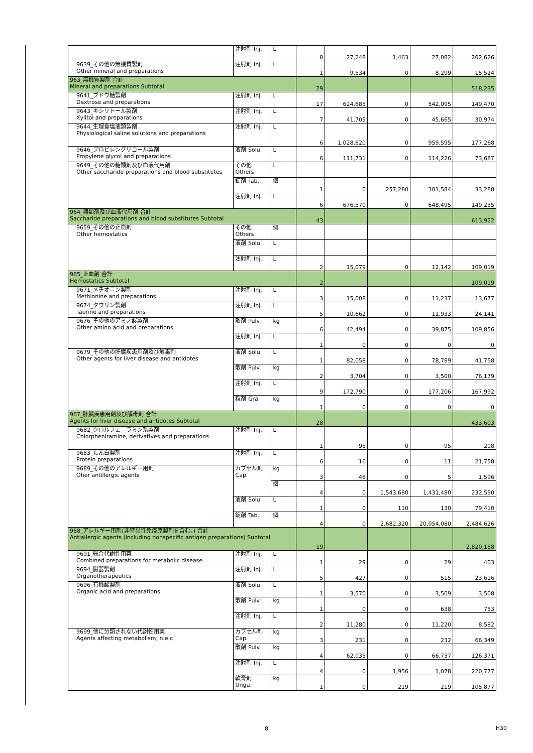| | 注射剤 Inj. | L | 8 | 27,248 | 1,463 | 27,082 | 202,626 |
| 9639_その他の無機質製剤 Other mineral and preparations | 注射剤 Inj. | L | 1 | 9,534 | 0 | 8,299 | 15,524 |
| 963_無機質製剤 合計 Mineral and preparations Subtotal | | | 29 | | | | 518,235 |
| 9641_ブドウ糖製剤 Dextrose and preparations | 注射剤 Inj. | L | 17 | 624,685 | 0 | 542,095 | 149,470 |
| 9643_キシリトール製剤 Xylitol and preparations | 注射剤 Inj. | L | 7 | 41,705 | 0 | 45,665 | 30,974 |
| 9644_生理食塩液類製剤 Physiological saline solutions and preparations | 注射剤 Inj. | L | 6 | 1,028,620 | 0 | 959,595 | 177,268 |
| 9646_プロピレングリコール製剤 Propylene glycol and preparations | 液剤 Solu. | L | 6 | 111,731 | 0 | 114,226 | 73,687 |
| 9649_その他の糖類剤及び血液代用剤 Other saccharide preparations and blood substitutes | その他 Others | L | | | | | |
| | 錠剤 Tab. | 個 | 1 | 0 | 257,280 | 301,584 | 33,288 |
| | 注射剤 Inj. | L | 6 | 676,570 | 0 | 648,495 | 149,235 |
| 964_糖類剤及び血液代用剤 合計 Saccharide preparations and blood substitutes Subtotal | | | 43 | | | | 613,922 |
| 9659_その他の止血剤 Other hemostatics | その他 Others | 個 | | | | | |
| | 液剤 Solu. | L | | | | | |
| | 注射剤 Inj. | L | 2 | 15,079 | 0 | 12,142 | 109,019 |
| 965_止血剤 合計 Hemostatics Subtotal | | | 2 | | | | 109,019 |
| 9671_メチオニン製剤 Methionine and preparations | 注射剤 Inj. | L | 3 | 15,008 | 0 | 11,237 | 13,677 |
| 9674_タウリン製剤 Taurine and preparations | 注射剤 Inj. | L | 5 | 10,662 | 0 | 11,933 | 24,141 |
| 9676_その他のアミノ酸製剤 Other amino acid and preparations | 散剤 Pulv. | kg | 6 | 42,494 | 0 | 39,875 | 109,856 |
| | 注射剤 Inj. | L | 1 | 0 | 0 | 0 | 0 |
| 9679_その他の肝臓疾患用剤及び解毒剤 Other agents for liver disease and antidotes | 液剤 Solu. | L | 1 | 82,058 | 0 | 78,789 | 41,758 |
| | 散剤 Pulv. | kg | 2 | 3,704 | 0 | 3,500 | 76,179 |
| | 注射剤 Inj. | L | 9 | 172,790 | 0 | 177,206 | 167,992 |
| | 粒剤 Gra. | kg | 1 | 0 | 0 | 0 | 0 |
| 967_肝臓疾患用剤及び解毒剤 合計 Agents for liver disease and antidotes Subtotal | | | 28 | | | | 433,603 |
| 9682_クロルフェニラミン系製剤 Chlorpheniramine, derivatives and preparations | 注射剤 Inj. | L | 1 | 95 | 0 | 95 | 208 |
| 9683_たん白製剤 Protein preparations | 注射剤 Inj. | L | 6 | 16 | 0 | 11 | 21,758 |
| 9689_その他のアレルギー用剤 Oher antillergic agents | カプセル剤 Cap. | kg | 3 | 48 | 0 | 5 | 1,596 |
| | | 個 | 4 | 0 | 1,543,680 | 1,431,480 | 232,590 |
| | 液剤 Solu. | L | 1 | 0 | 110 | 130 | 79,410 |
| | 錠剤 Tab. | 個 | 4 | 0 | 2,682,320 | 20,054,080 | 2,484,626 |
| 968_アレルギー用剤(非特異性免疫原製剤を含む。) 合計 Antiallergic agents (including nonspecific antigen preparations) Subtotal | | | 19 | | | | 2,820,188 |
| 9691_総合代謝性用薬 Combined preparations for metabolic disease | 注射剤 Inj. | L | 1 | 29 | 0 | 29 | 403 |
| 9694_臓器製剤 Organotherapeutics | 注射剤 Inj. | L | 5 | 427 | 0 | 515 | 23,616 |
| 9696_有機酸製剤 Organic acid and preparations | 液剤 Solu. | L | 1 | 3,570 | 0 | 3,509 | 3,508 |
| | 散剤 Pulv. | kg | 1 | 0 | 0 | 638 | 753 |
| | 注射剤 Inj. | L | 2 | 11,280 | 0 | 11,220 | 8,582 |
| 9699_他に分類されない代謝性用薬 Agents affecting metabolism, n.e.c | カプセル剤 Cap. | kg | 3 | 231 | 0 | 232 | 66,349 |
| | 散剤 Pulv. | kg | 4 | 62,035 | 0 | 66,737 | 126,371 |
| | 注射剤 Inj. | L | 4 | 0 | 1,956 | 1,078 | 220,777 |
| | 軟膏剤 Ungu. | kg | 1 | 0 | 219 | 219 | 105,877 |
8 H30